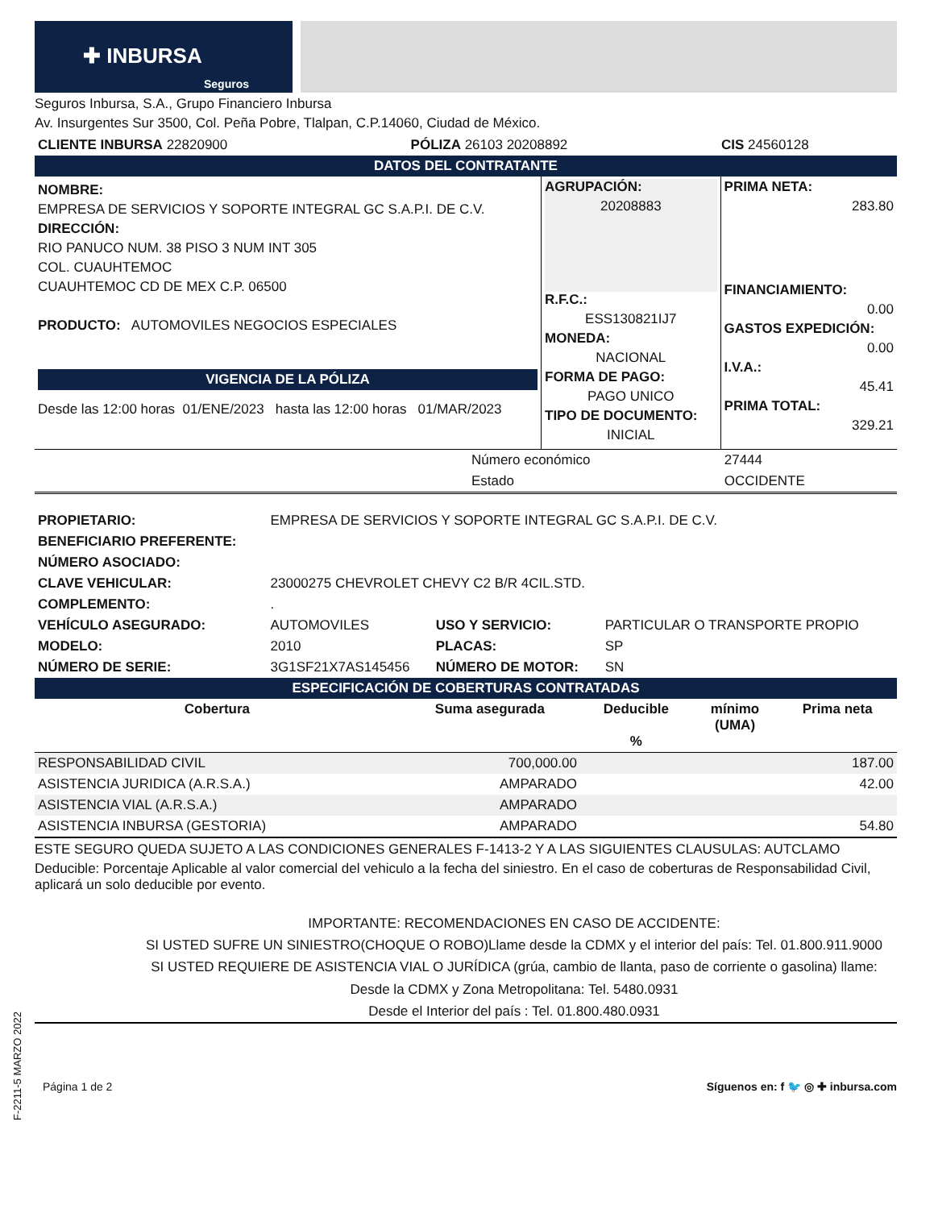✚ INBURSA
Seguros
Seguros Inbursa, S.A., Grupo Financiero Inbursa
Av. Insurgentes Sur 3500, Col. Peña Pobre, Tlalpan, C.P.14060, Ciudad de México.
| CLIENTE INBURSA 22820900 | PÓLIZA 26103 20208892 | CIS 24560128 |
DATOS DEL CONTRATANTE
| NOMBRE: EMPRESA DE SERVICIOS Y SOPORTE INTEGRAL GC S.A.P.I. DE C.V. DIRECCIÓN: RIO PANUCO NUM. 38 PISO 3 NUM INT 305 COL. CUAUHTEMOC CUAUHTEMOC CD DE MEX C.P. 06500 PRODUCTO: AUTOMOVILES NEGOCIOS ESPECIALES VIGENCIA DE LA PÓLIZA Desde las 12:00 horas 01/ENE/2023 hasta las 12:00 horas 01/MAR/2023 | AGRUPACIÓN: 20208883 R.F.C.: ESS130821IJ7 MONEDA: NACIONAL FORMA DE PAGO: PAGO UNICO TIPO DE DOCUMENTO: INICIAL | PRIMA NETA: 283.80 FINANCIAMIENTO: 0.00 GASTOS EXPEDICIÓN: 0.00 I.V.A.: 45.41 PRIMA TOTAL: 329.21 |
| | Número económico | 27444 |
| | Estado | OCCIDENTE |
| PROPIETARIO: | EMPRESA DE SERVICIOS Y SOPORTE INTEGRAL GC S.A.P.I. DE C.V. | | |
| BENEFICIARIO PREFERENTE: | | | |
| NÚMERO ASOCIADO: | | | |
| CLAVE VEHICULAR: | 23000275 CHEVROLET CHEVY C2 B/R 4CIL.STD. | | |
| COMPLEMENTO: | . | | |
| VEHÍCULO ASEGURADO: | AUTOMOVILES | USO Y SERVICIO: | PARTICULAR O TRANSPORTE PROPIO |
| MODELO: | 2010 | PLACAS: | SP |
| NÚMERO DE SERIE: | 3G1SF21X7AS145456 | NÚMERO DE MOTOR: | SN |
ESPECIFICACIÓN DE COBERTURAS CONTRATADAS
| Cobertura | Suma asegurada | Deducible % | mínimo (UMA) | Prima neta |
| --- | --- | --- | --- | --- |
| RESPONSABILIDAD CIVIL | 700,000.00 | | | 187.00 |
| ASISTENCIA JURIDICA (A.R.S.A.) | AMPARADO | | | 42.00 |
| ASISTENCIA VIAL (A.R.S.A.) | AMPARADO | | | |
| ASISTENCIA INBURSA (GESTORIA) | AMPARADO | | | 54.80 |
ESTE SEGURO QUEDA SUJETO A LAS CONDICIONES GENERALES F-1413-2 Y A LAS SIGUIENTES CLAUSULAS: AUTCLAMO
Deducible: Porcentaje Aplicable al valor comercial del vehiculo a la fecha del siniestro. En el caso de coberturas de Responsabilidad Civil, aplicará un solo deducible por evento.
IMPORTANTE: RECOMENDACIONES EN CASO DE ACCIDENTE:
SI USTED SUFRE UN SINIESTRO(CHOQUE O ROBO)Llame desde la CDMX y el interior del país: Tel. 01.800.911.9000
SI USTED REQUIERE DE ASISTENCIA VIAL O JURÍDICA (grúa, cambio de llanta, paso de corriente o gasolina) llame:
Desde la CDMX y Zona Metropolitana: Tel. 5480.0931
Desde el Interior del país : Tel. 01.800.480.0931
Página 1 de 2 Síguenos en: f 🐦 ◎ ✚ inbursa.com
F-2211-5 MARZO 2022